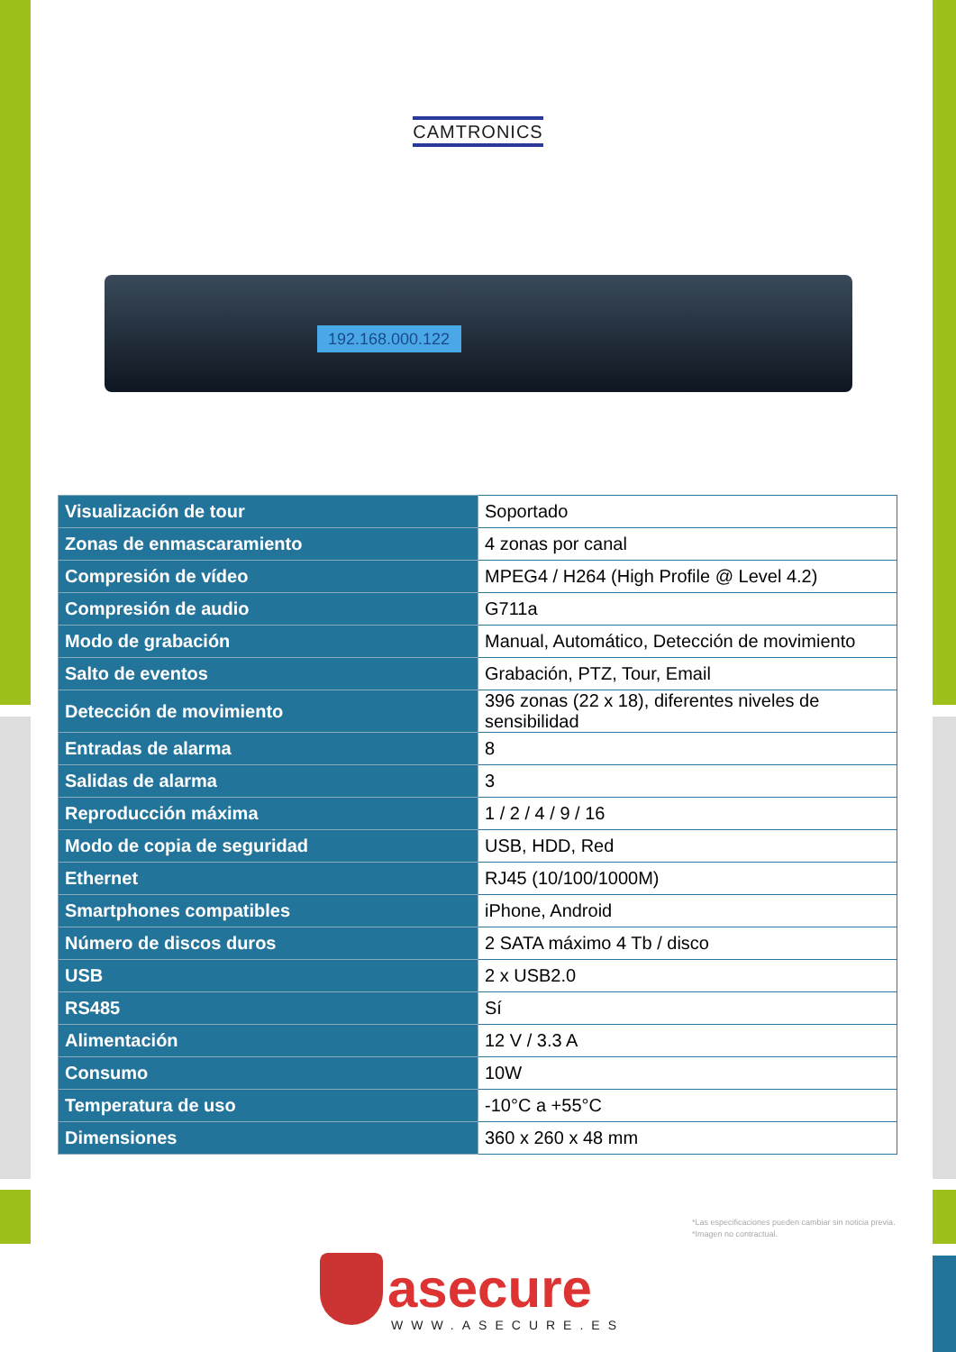CAMTRONICS
192.168.000.122
| Visualización de tour | Soportado |
| Zonas de enmascaramiento | 4 zonas por canal |
| Compresión de vídeo | MPEG4 / H264 (High Profile @ Level 4.2) |
| Compresión de audio | G711a |
| Modo de grabación | Manual, Automático, Detección de movimiento |
| Salto de eventos | Grabación, PTZ, Tour, Email |
| Detección de movimiento | 396 zonas (22 x 18), diferentes niveles de sensibilidad |
| Entradas de alarma | 8 |
| Salidas de alarma | 3 |
| Reproducción máxima | 1 / 2 / 4 / 9 / 16 |
| Modo de copia de seguridad | USB, HDD, Red |
| Ethernet | RJ45 (10/100/1000M) |
| Smartphones compatibles | iPhone, Android |
| Número de discos duros | 2 SATA máximo 4 Tb / disco |
| USB | 2 x USB2.0 |
| RS485 | Sí |
| Alimentación | 12 V / 3.3 A |
| Consumo | 10W |
| Temperatura de uso | -10°C a +55°C |
| Dimensiones | 360 x 260 x 48 mm |
*Las especificaciones pueden cambiar sin noticia previa.
*Imagen no contractual.
asecure
WWW.ASECURE.ES